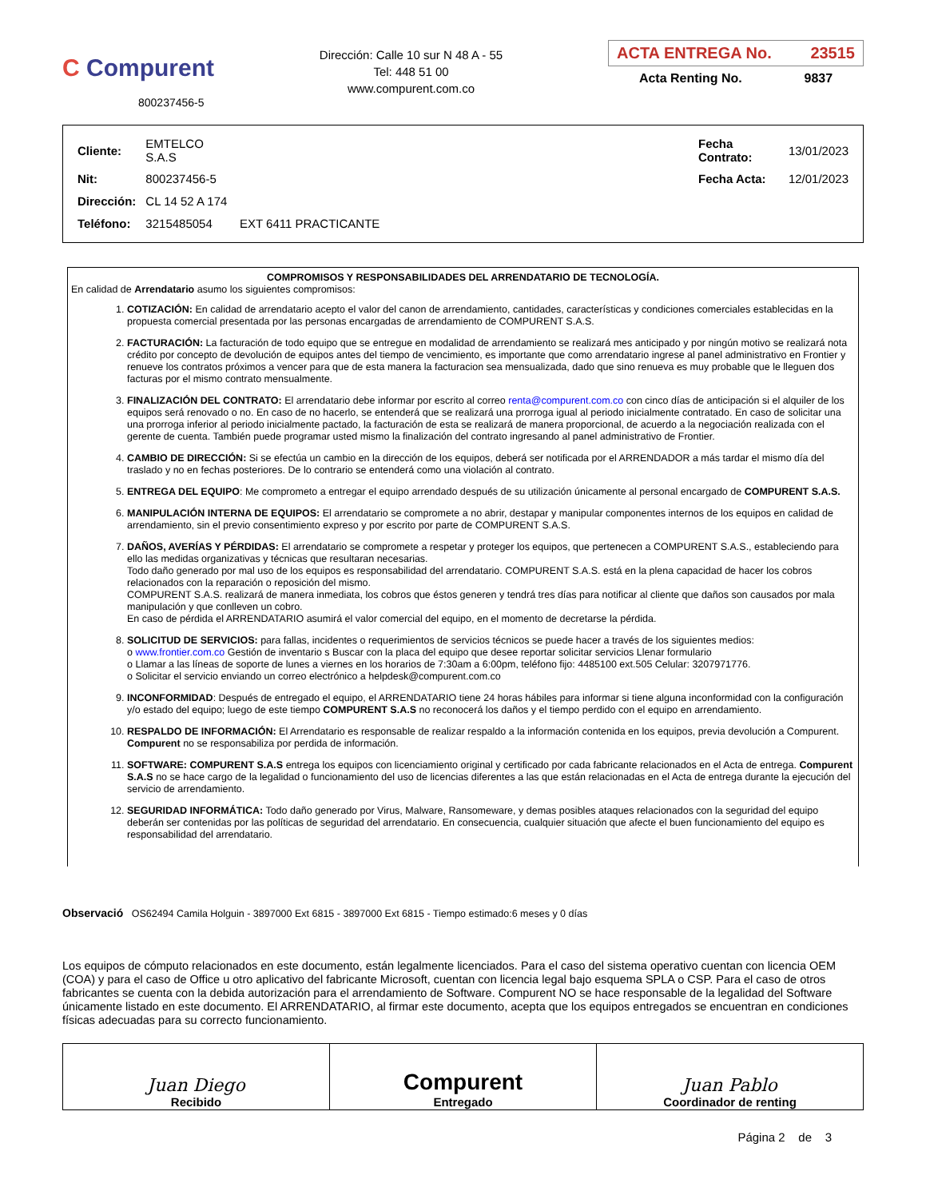C Compurent
800237456-5
Dirección: Calle 10 sur N 48 A - 55
Tel: 448 51 00
www.compurent.com.co
ACTA ENTREGA No. 23515
Acta Renting No. 9837
| Cliente: | EMTELCO S.A.S | | | Fecha Contrato: | 13/01/2023 |
| Nit: | 800237456-5 | | | Fecha Acta: | 12/01/2023 |
| Dirección: | CL 14 52 A 174 | | | | |
| Teléfono: | 3215485054 | EXT 6411 PRACTICANTE | | | |
COMPROMISOS Y RESPONSABILIDADES DEL ARRENDATARIO DE TECNOLOGÍA.
En calidad de Arrendatario asumo los siguientes compromisos:
1. COTIZACIÓN: En calidad de arrendatario acepto el valor del canon de arrendamiento, cantidades, características y condiciones comerciales establecidas en la propuesta comercial presentada por las personas encargadas de arrendamiento de COMPURENT S.A.S.
2. FACTURACIÓN: La facturación de todo equipo que se entregue en modalidad de arrendamiento se realizará mes anticipado y por ningún motivo se realizará nota crédito por concepto de devolución de equipos antes del tiempo de vencimiento, es importante que como arrendatario ingrese al panel administrativo en Frontier y renueve los contratos próximos a vencer para que de esta manera la facturacion sea mensualizada, dado que sino renueva es muy probable que le lleguen dos facturas por el mismo contrato mensualmente.
3. FINALIZACIÓN DEL CONTRATO: El arrendatario debe informar por escrito al correo renta@compurent.com.co con cinco días de anticipación si el alquiler de los equipos será renovado o no. En caso de no hacerlo, se entenderá que se realizará una prorroga igual al periodo inicialmente contratado. En caso de solicitar una una prorroga inferior al periodo inicialmente pactado, la facturación de esta se realizará de manera proporcional, de acuerdo a la negociación realizada con el gerente de cuenta. También puede programar usted mismo la finalización del contrato ingresando al panel administrativo de Frontier.
4. CAMBIO DE DIRECCIÓN: Si se efectúa un cambio en la dirección de los equipos, deberá ser notificada por el ARRENDADOR a más tardar el mismo día del traslado y no en fechas posteriores. De lo contrario se entenderá como una violación al contrato.
5. ENTREGA DEL EQUIPO: Me comprometo a entregar el equipo arrendado después de su utilización únicamente al personal encargado de COMPURENT S.A.S.
6. MANIPULACIÓN INTERNA DE EQUIPOS: El arrendatario se compromete a no abrir, destapar y manipular componentes internos de los equipos en calidad de arrendamiento, sin el previo consentimiento expreso y por escrito por parte de COMPURENT S.A.S.
7. DAÑOS, AVERÍAS Y PÉRDIDAS: El arrendatario se compromete a respetar y proteger los equipos, que pertenecen a COMPURENT S.A.S., estableciendo para ello las medidas organizativas y técnicas que resultaran necesarias.
Todo daño generado por mal uso de los equipos es responsabilidad del arrendatario. COMPURENT S.A.S. está en la plena capacidad de hacer los cobros relacionados con la reparación o reposición del mismo.
COMPURENT S.A.S. realizará de manera inmediata, los cobros que éstos generen y tendrá tres días para notificar al cliente que daños son causados por mala manipulación y que conlleven un cobro.
En caso de pérdida el ARRENDATARIO asumirá el valor comercial del equipo, en el momento de decretarse la pérdida.
8. SOLICITUD DE SERVICIOS: para fallas, incidentes o requerimientos de servicios técnicos se puede hacer a través de los siguientes medios:
o www.frontier.com.co Gestión de inventario s Buscar con la placa del equipo que desee reportar solicitar servicios Llenar formulario
o Llamar a las líneas de soporte de lunes a viernes en los horarios de 7:30am a 6:00pm, teléfono fijo: 4485100 ext.505 Celular: 3207971776.
o Solicitar el servicio enviando un correo electrónico a helpdesk@compurent.com.co
9. INCONFORMIDAD: Después de entregado el equipo, el ARRENDATARIO tiene 24 horas hábiles para informar si tiene alguna inconformidad con la configuración y/o estado del equipo; luego de este tiempo COMPURENT S.A.S no reconocerá los daños y el tiempo perdido con el equipo en arrendamiento.
10. RESPALDO DE INFORMACIÓN: El Arrendatario es responsable de realizar respaldo a la información contenida en los equipos, previa devolución a Compurent. Compurent no se responsabiliza por perdida de información.
11. SOFTWARE: COMPURENT S.A.S entrega los equipos con licenciamiento original y certificado por cada fabricante relacionados en el Acta de entrega. Compurent S.A.S no se hace cargo de la legalidad o funcionamiento del uso de licencias diferentes a las que están relacionadas en el Acta de entrega durante la ejecución del servicio de arrendamiento.
12. SEGURIDAD INFORMÁTICA: Todo daño generado por Virus, Malware, Ransomeware, y demas posibles ataques relacionados con la seguridad del equipo deberán ser contenidas por las políticas de seguridad del arrendatario. En consecuencia, cualquier situación que afecte el buen funcionamiento del equipo es responsabilidad del arrendatario.
Observació OS62494 Camila Holguin - 3897000 Ext 6815 - 3897000 Ext 6815 - Tiempo estimado:6 meses y 0 días
Los equipos de cómputo relacionados en este documento, están legalmente licenciados. Para el caso del sistema operativo cuentan con licencia OEM (COA) y para el caso de Office u otro aplicativo del fabricante Microsoft, cuentan con licencia legal bajo esquema SPLA o CSP. Para el caso de otros fabricantes se cuenta con la debida autorización para el arrendamiento de Software. Compurent NO se hace responsable de la legalidad del Software únicamente listado en este documento. El ARRENDATARIO, al firmar este documento, acepta que los equipos entregados se encuentran en condiciones físicas adecuadas para su correcto funcionamiento.
| Juan Diego Recibido | Compurent Entregado | Juan Pablo Coordinador de renting |
Página 2 de 3